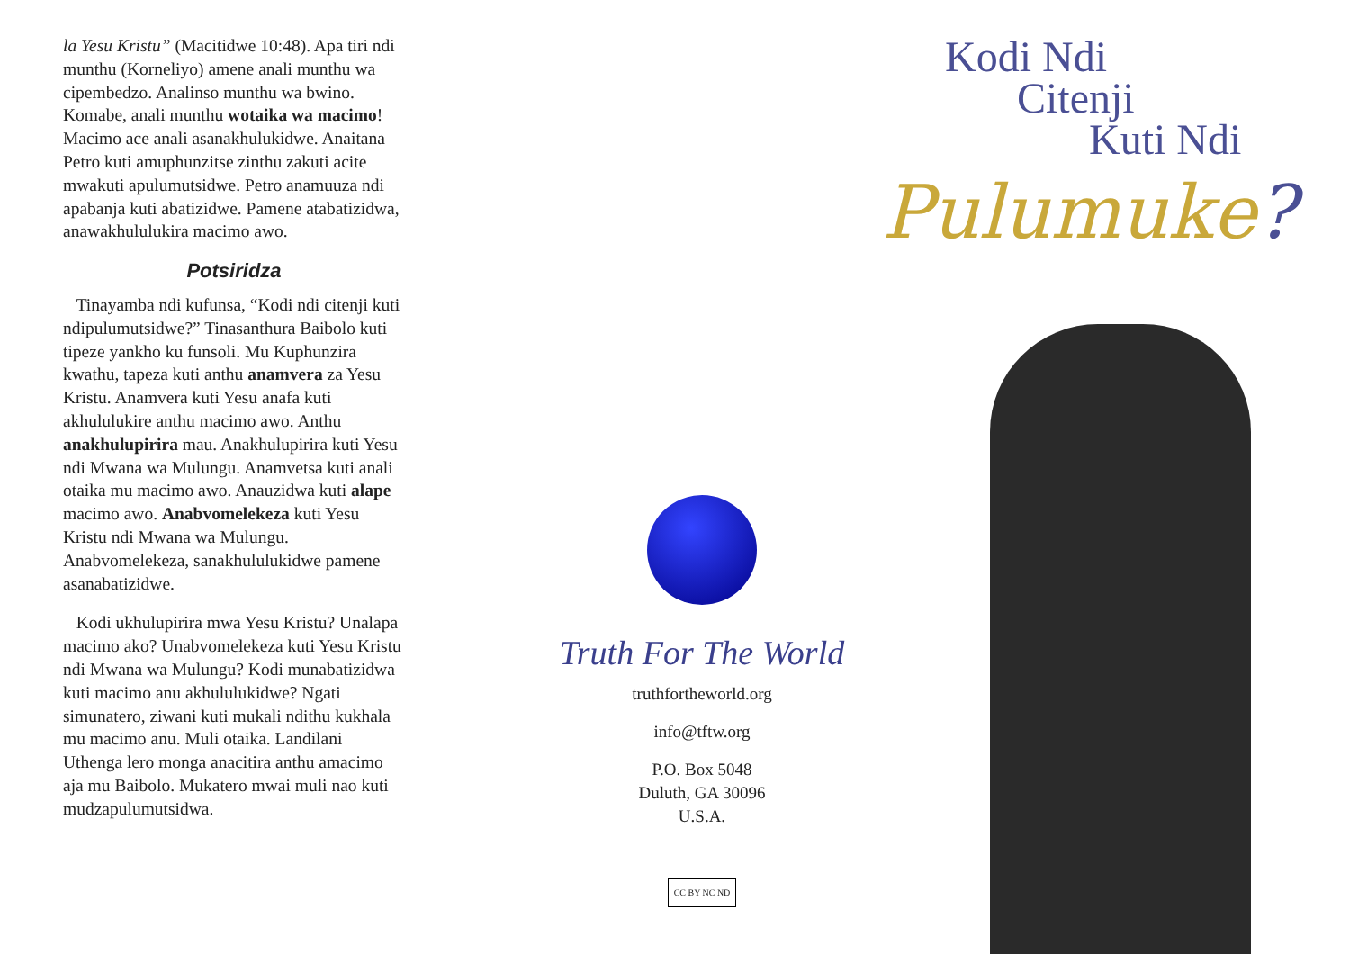la Yesu Kristu” (Macitidwe 10:48). Apa tiri ndi munthu (Korneliyo) amene anali munthu wa cipembedzo. Analinso munthu wa bwino. Komabe, anali munthu wotaika wa macimo! Macimo ace anali asanakhulukidwe. Anaitana Petro kuti amuphunzitse zinthu zakuti acite mwakuti apulumutsidwe. Petro anamuuza ndi apabanja kuti abatizidwe. Pamene atabatizidwa, anawakhululukira macimo awo.
Potsiridza
Tinayamba ndi kufunsa, “Kodi ndi citenji kuti ndipulumutsidwe?” Tinasanthura Baibolo kuti tipeze yankho ku funsoli. Mu Kuphunzira kwathu, tapeza kuti anthu anamvera za Yesu Kristu. Anamvera kuti Yesu anafa kuti akhululukire anthu macimo awo. Anthu anakhulupirira mau. Anakhulupirira kuti Yesu ndi Mwana wa Mulungu. Anamvetsa kuti anali otaika mu macimo awo. Anauzidwa kuti alape macimo awo. Anabvomelekeza kuti Yesu Kristu ndi Mwana wa Mulungu. Anabvomelekeza, sanakhululukidwe pamene asanabatizidwe.
Kodi ukhulupirira mwa Yesu Kristu? Unalapa macimo ako? Unabvomelekeza kuti Yesu Kristu ndi Mwana wa Mulungu? Kodi munabatizidwa kuti macimo anu akhululukidwe? Ngati simunatero, ziwani kuti mukali ndithu kukhala mu macimo anu. Muli otaika. Landilani Uthenga lero monga anacitira anthu amacimo aja mu Baibolo. Mukatero mwai muli nao kuti mudzapulumutsidwa.
Truth For The World
truthfortheworld.org
info@tftw.org
P.O. Box 5048
Duluth, GA 30096
U.S.A.
CC BY NC ND
Kodi Ndi
Citenji
Kuti Ndi
Pulumuke?